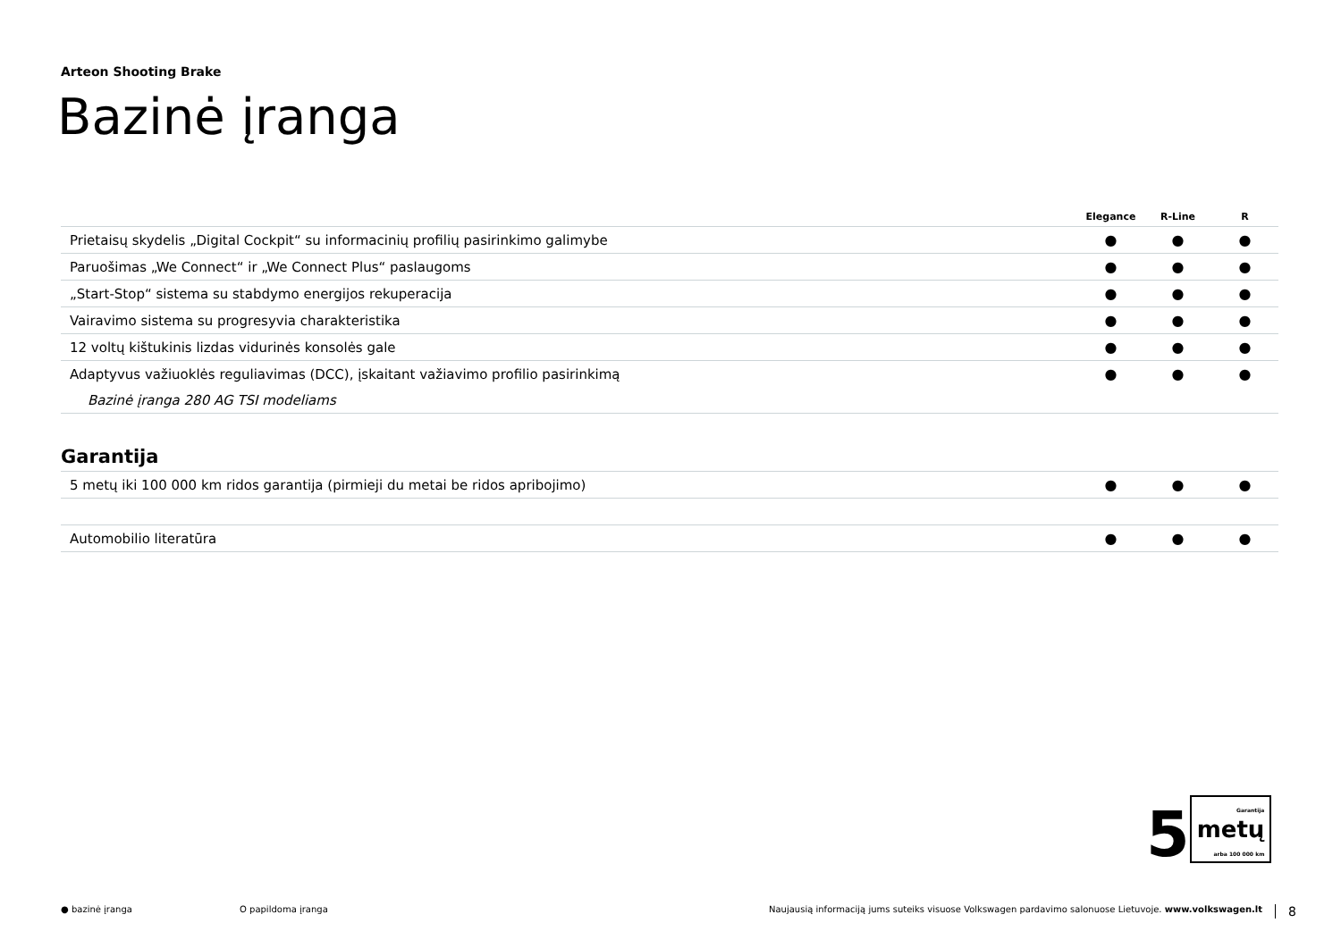Arteon Shooting Brake
Bazinė įranga
| | Elegance | R-Line | R |
| --- | --- | --- | --- |
| Prietaisų skydelis „Digital Cockpit“ su informacinių profilių pasirinkimo galimybe | ● | ● | ● |
| Paruošimas „We Connect“ ir „We Connect Plus“ paslaugoms | ● | ● | ● |
| „Start-Stop“ sistema su stabdymo energijos rekuperacija | ● | ● | ● |
| Vairavimo sistema su progresyvia charakteristika | ● | ● | ● |
| 12 voltų kištukinis lizdas vidurinės konsolės gale | ● | ● | ● |
| Adaptyvus važiuoklės reguliavimas (DCC), įskaitant važiavimo profilio pasirinkimą | ● | ● | ● |
| Bazinė įranga 280 AG TSI modeliams | | | |
Garantija
| 5 metų iki 100 000 km ridos garantija (pirmieji du metai be ridos apribojimo) | ● | ● | ● |
| Automobilio literatūra | ● | ● | ● |
5 Garantija
metų
arba 100 000 km
● bazinė įranga O papildoma įranga Naujausią informaciją jums suteiks visuose Volkswagen pardavimo salonuose Lietuvoje. www.volkswagen.lt 8